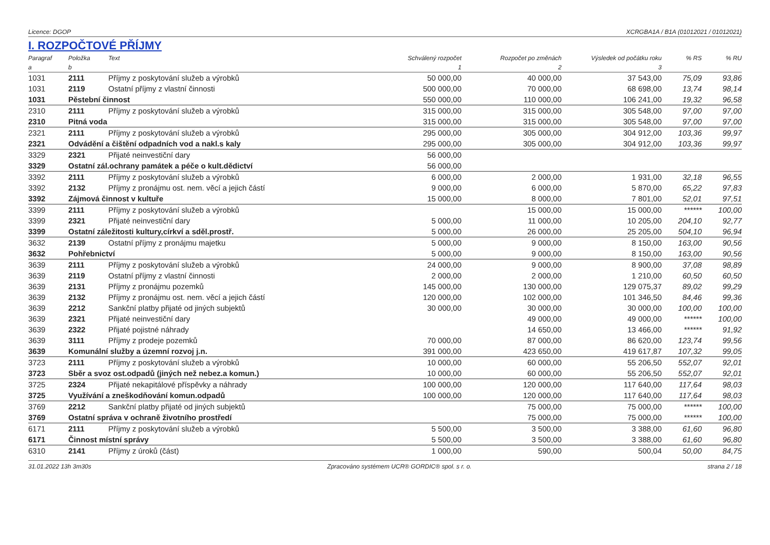Licence: DGOP XCRGBA1A / B1A (01012021 / 01012021)
I. ROZPOČTOVÉ PŘÍJMY
| Paragraf | Položka | Text | Schválený rozpočet | Rozpočet po změnách | Výsledek od počátku roku | % RS | % RU |
| --- | --- | --- | --- | --- | --- | --- | --- |
| a | b | | 1 | 2 | 3 | | |
| 1031 | 2111 | Příjmy z poskytování služeb a výrobků | 50 000,00 | 40 000,00 | 37 543,00 | 75,09 | 93,86 |
| 1031 | 2119 | Ostatní příjmy z vlastní činnosti | 500 000,00 | 70 000,00 | 68 698,00 | 13,74 | 98,14 |
| 1031 | Pěstební činnost | | 550 000,00 | 110 000,00 | 106 241,00 | 19,32 | 96,58 |
| 2310 | 2111 | Příjmy z poskytování služeb a výrobků | 315 000,00 | 315 000,00 | 305 548,00 | 97,00 | 97,00 |
| 2310 | Pitná voda | | 315 000,00 | 315 000,00 | 305 548,00 | 97,00 | 97,00 |
| 2321 | 2111 | Příjmy z poskytování služeb a výrobků | 295 000,00 | 305 000,00 | 304 912,00 | 103,36 | 99,97 |
| 2321 | Odvádění a čištění odpadních vod a nakl.s kaly | | 295 000,00 | 305 000,00 | 304 912,00 | 103,36 | 99,97 |
| 3329 | 2321 | Přijaté neinvestiční dary | 56 000,00 | | | | |
| 3329 | Ostatní zál.ochrany památek a péče o kult.dědictví | | 56 000,00 | | | | |
| 3392 | 2111 | Příjmy z poskytování služeb a výrobků | 6 000,00 | 2 000,00 | 1 931,00 | 32,18 | 96,55 |
| 3392 | 2132 | Příjmy z pronájmu ost. nem. věcí a jejich částí | 9 000,00 | 6 000,00 | 5 870,00 | 65,22 | 97,83 |
| 3392 | Zájmová činnost v kultuře | | 15 000,00 | 8 000,00 | 7 801,00 | 52,01 | 97,51 |
| 3399 | 2111 | Příjmy z poskytování služeb a výrobků | | 15 000,00 | 15 000,00 | ****** | 100,00 |
| 3399 | 2321 | Přijaté neinvestiční dary | 5 000,00 | 11 000,00 | 10 205,00 | 204,10 | 92,77 |
| 3399 | Ostatní záležitosti kultury,církví a sděl.prostř. | | 5 000,00 | 26 000,00 | 25 205,00 | 504,10 | 96,94 |
| 3632 | 2139 | Ostatní příjmy z pronájmu majetku | 5 000,00 | 9 000,00 | 8 150,00 | 163,00 | 90,56 |
| 3632 | Pohřebnictví | | 5 000,00 | 9 000,00 | 8 150,00 | 163,00 | 90,56 |
| 3639 | 2111 | Příjmy z poskytování služeb a výrobků | 24 000,00 | 9 000,00 | 8 900,00 | 37,08 | 98,89 |
| 3639 | 2119 | Ostatní příjmy z vlastní činnosti | 2 000,00 | 2 000,00 | 1 210,00 | 60,50 | 60,50 |
| 3639 | 2131 | Příjmy z pronájmu pozemků | 145 000,00 | 130 000,00 | 129 075,37 | 89,02 | 99,29 |
| 3639 | 2132 | Příjmy z pronájmu ost. nem. věcí a jejich částí | 120 000,00 | 102 000,00 | 101 346,50 | 84,46 | 99,36 |
| 3639 | 2212 | Sankční platby přijaté od jiných subjektů | 30 000,00 | 30 000,00 | 30 000,00 | 100,00 | 100,00 |
| 3639 | 2321 | Přijaté neinvestiční dary | | 49 000,00 | 49 000,00 | ****** | 100,00 |
| 3639 | 2322 | Přijaté pojistné náhrady | | 14 650,00 | 13 466,00 | ****** | 91,92 |
| 3639 | 3111 | Příjmy z prodeje pozemků | 70 000,00 | 87 000,00 | 86 620,00 | 123,74 | 99,56 |
| 3639 | Komunální služby a územní rozvoj j.n. | | 391 000,00 | 423 650,00 | 419 617,87 | 107,32 | 99,05 |
| 3723 | 2111 | Příjmy z poskytování služeb a výrobků | 10 000,00 | 60 000,00 | 55 206,50 | 552,07 | 92,01 |
| 3723 | Sběr a svoz ost.odpadů (jiných než nebez.a komun.) | | 10 000,00 | 60 000,00 | 55 206,50 | 552,07 | 92,01 |
| 3725 | 2324 | Přijaté nekapitálové příspěvky a náhrady | 100 000,00 | 120 000,00 | 117 640,00 | 117,64 | 98,03 |
| 3725 | Využívání a zneškodňování komun.odpadů | | 100 000,00 | 120 000,00 | 117 640,00 | 117,64 | 98,03 |
| 3769 | 2212 | Sankční platby přijaté od jiných subjektů | | 75 000,00 | 75 000,00 | ****** | 100,00 |
| 3769 | Ostatní správa v ochraně životního prostředí | | | 75 000,00 | 75 000,00 | ****** | 100,00 |
| 6171 | 2111 | Příjmy z poskytování služeb a výrobků | 5 500,00 | 3 500,00 | 3 388,00 | 61,60 | 96,80 |
| 6171 | Činnost místní správy | | 5 500,00 | 3 500,00 | 3 388,00 | 61,60 | 96,80 |
| 6310 | 2141 | Příjmy z úroků (část) | 1 000,00 | 590,00 | 500,04 | 50,00 | 84,75 |
31.01.2022 13h 3m30s Zpracováno systémem UCR® GORDIC® spol. s r. o. strana 2 / 18